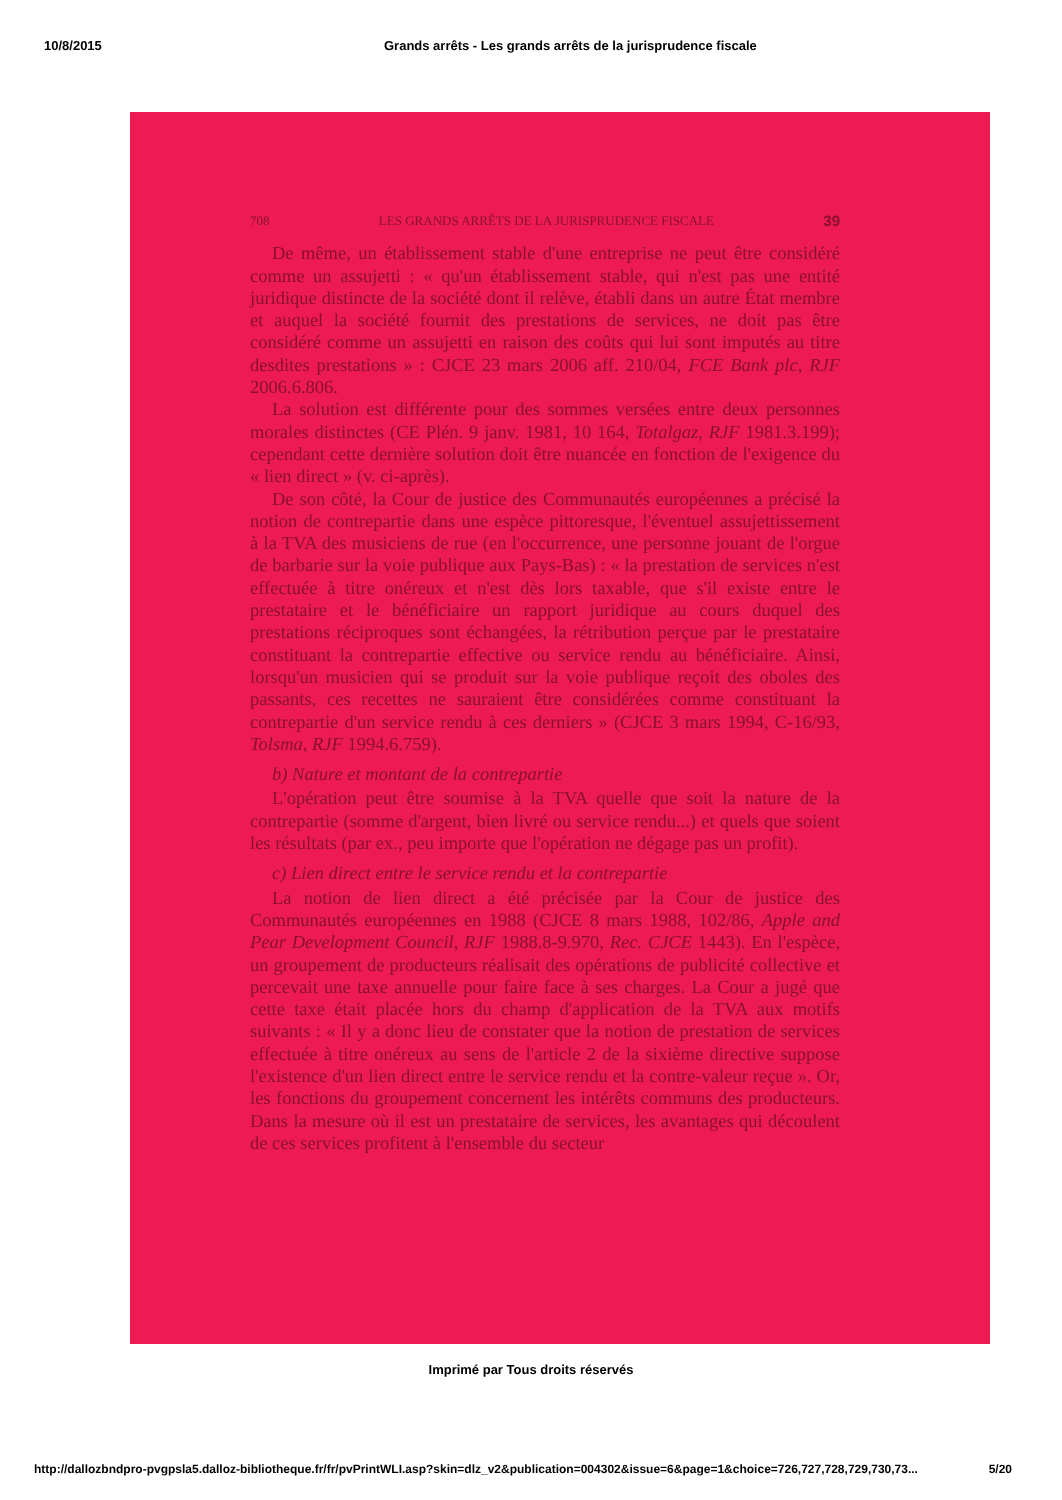10/8/2015 Grands arrêts - Les grands arrêts de la jurisprudence fiscale
708 LES GRANDS ARRÊTS DE LA JURISPRUDENCE FISCALE 39
De même, un établissement stable d'une entreprise ne peut être considéré comme un assujetti : « qu'un établissement stable, qui n'est pas une entité juridique distincte de la société dont il relève, établi dans un autre État membre et auquel la société fournit des prestations de services, ne doit pas être considéré comme un assujetti en raison des coûts qui lui sont imputés au titre desdites prestations » : CJCE 23 mars 2006 aff. 210/04, FCE Bank plc, RJF 2006.6.806.
La solution est différente pour des sommes versées entre deux personnes morales distinctes (CE Plén. 9 janv. 1981, 10 164, Totalgaz, RJF 1981.3.199); cependant cette dernière solution doit être nuancée en fonction de l'exigence du « lien direct » (v. ci-après).
De son côté, la Cour de justice des Communautés européennes a précisé la notion de contrepartie dans une espèce pittoresque, l'éventuel assujettissement à la TVA des musiciens de rue (en l'occurrence, une personne jouant de l'orgue de barbarie sur la voie publique aux Pays-Bas) : « la prestation de services n'est effectuée à titre onéreux et n'est dès lors taxable, que s'il existe entre le prestataire et le bénéficiaire un rapport juridique au cours duquel des prestations réciproques sont échangées, la rétribution perçue par le prestataire constituant la contrepartie effective ou service rendu au bénéficiaire. Ainsi, lorsqu'un musicien qui se produit sur la voie publique reçoit des oboles des passants, ces recettes ne sauraient être considérées comme constituant la contrepartie d'un service rendu à ces derniers » (CJCE 3 mars 1994, C-16/93, Tolsma, RJF 1994.6.759).
b) Nature et montant de la contrepartie
L'opération peut être soumise à la TVA quelle que soit la nature de la contrepartie (somme d'argent, bien livré ou service rendu...) et quels que soient les résultats (par ex., peu importe que l'opération ne dégage pas un profit).
c) Lien direct entre le service rendu et la contrepartie
La notion de lien direct a été précisée par la Cour de justice des Communautés européennes en 1988 (CJCE 8 mars 1988, 102/86, Apple and Pear Development Council, RJF 1988.8-9.970, Rec. CJCE 1443). En l'espèce, un groupement de producteurs réalisait des opérations de publicité collective et percevait une taxe annuelle pour faire face à ses charges. La Cour a jugé que cette taxe était placée hors du champ d'application de la TVA aux motifs suivants : « Il y a donc lieu de constater que la notion de prestation de services effectuée à titre onéreux au sens de l'article 2 de la sixième directive suppose l'existence d'un lien direct entre le service rendu et la contre-valeur reçue ». Or, les fonctions du groupement concernent les intérêts communs des producteurs. Dans la mesure où il est un prestataire de services, les avantages qui découlent de ces services profitent à l'ensemble du secteur
Imprimé par Tous droits réservés
http://dallozbndpro-pvgpsla5.dalloz-bibliotheque.fr/fr/pvPrintWLI.asp?skin=dlz_v2&publication=004302&issue=6&page=1&choice=726,727,728,729,730,73... 5/20